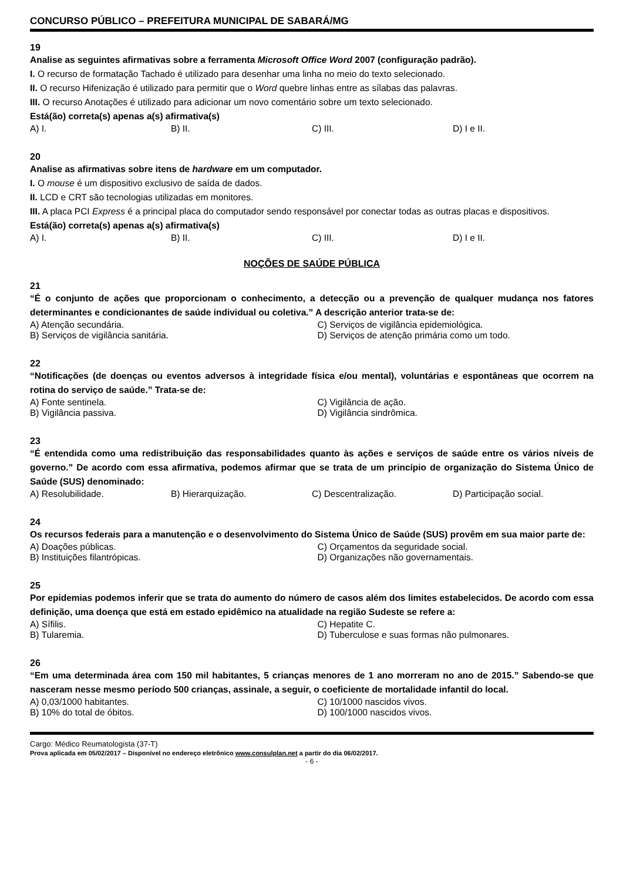CONCURSO PÚBLICO – PREFEITURA MUNICIPAL DE SABARÁ/MG
19
Analise as seguintes afirmativas sobre a ferramenta Microsoft Office Word 2007 (configuração padrão).
I. O recurso de formatação Tachado é utilizado para desenhar uma linha no meio do texto selecionado.
II. O recurso Hifenização é utilizado para permitir que o Word quebre linhas entre as sílabas das palavras.
III. O recurso Anotações é utilizado para adicionar um novo comentário sobre um texto selecionado.
Está(ão) correta(s) apenas a(s) afirmativa(s)
A) I. B) II. C) III. D) I e II.
20
Analise as afirmativas sobre itens de hardware em um computador.
I. O mouse é um dispositivo exclusivo de saída de dados.
II. LCD e CRT são tecnologias utilizadas em monitores.
III. A placa PCI Express é a principal placa do computador sendo responsável por conectar todas as outras placas e dispositivos.
Está(ão) correta(s) apenas a(s) afirmativa(s)
A) I. B) II. C) III. D) I e II.
NOÇÕES DE SAÚDE PÚBLICA
21
“É o conjunto de ações que proporcionam o conhecimento, a detecção ou a prevenção de qualquer mudança nos fatores determinantes e condicionantes de saúde individual ou coletiva.” A descrição anterior trata-se de:
A) Atenção secundária. C) Serviços de vigilância epidemiológica.
B) Serviços de vigilância sanitária. D) Serviços de atenção primária como um todo.
22
“Notificações (de doenças ou eventos adversos à integridade física e/ou mental), voluntárias e espontâneas que ocorrem na rotina do serviço de saúde.” Trata-se de:
A) Fonte sentinela. C) Vigilância de ação.
B) Vigilância passiva. D) Vigilância sindrômica.
23
“É entendida como uma redistribuição das responsabilidades quanto às ações e serviços de saúde entre os vários níveis de governo.” De acordo com essa afirmativa, podemos afirmar que se trata de um princípio de organização do Sistema Único de Saúde (SUS) denominado:
A) Resolubilidade. B) Hierarquização. C) Descentralização. D) Participação social.
24
Os recursos federais para a manutenção e o desenvolvimento do Sistema Único de Saúde (SUS) provêm em sua maior parte de:
A) Doações públicas. C) Orçamentos da seguridade social.
B) Instituições filantrópicas. D) Organizações não governamentais.
25
Por epidemias podemos inferir que se trata do aumento do número de casos além dos limites estabelecidos. De acordo com essa definição, uma doença que está em estado epidêmico na atualidade na região Sudeste se refere a:
A) Sífilis. C) Hepatite C.
B) Tularemia. D) Tuberculose e suas formas não pulmonares.
26
“Em uma determinada área com 150 mil habitantes, 5 crianças menores de 1 ano morreram no ano de 2015.” Sabendo-se que nasceram nesse mesmo período 500 crianças, assinale, a seguir, o coeficiente de mortalidade infantil do local.
A) 0,03/1000 habitantes. C) 10/1000 nascidos vivos.
B) 10% do total de óbitos. D) 100/1000 nascidos vivos.
Cargo: Médico Reumatologista (37-T)
Prova aplicada em 05/02/2017 – Disponível no endereço eletrônico www.consulplan.net a partir do dia 06/02/2017.
- 6 -